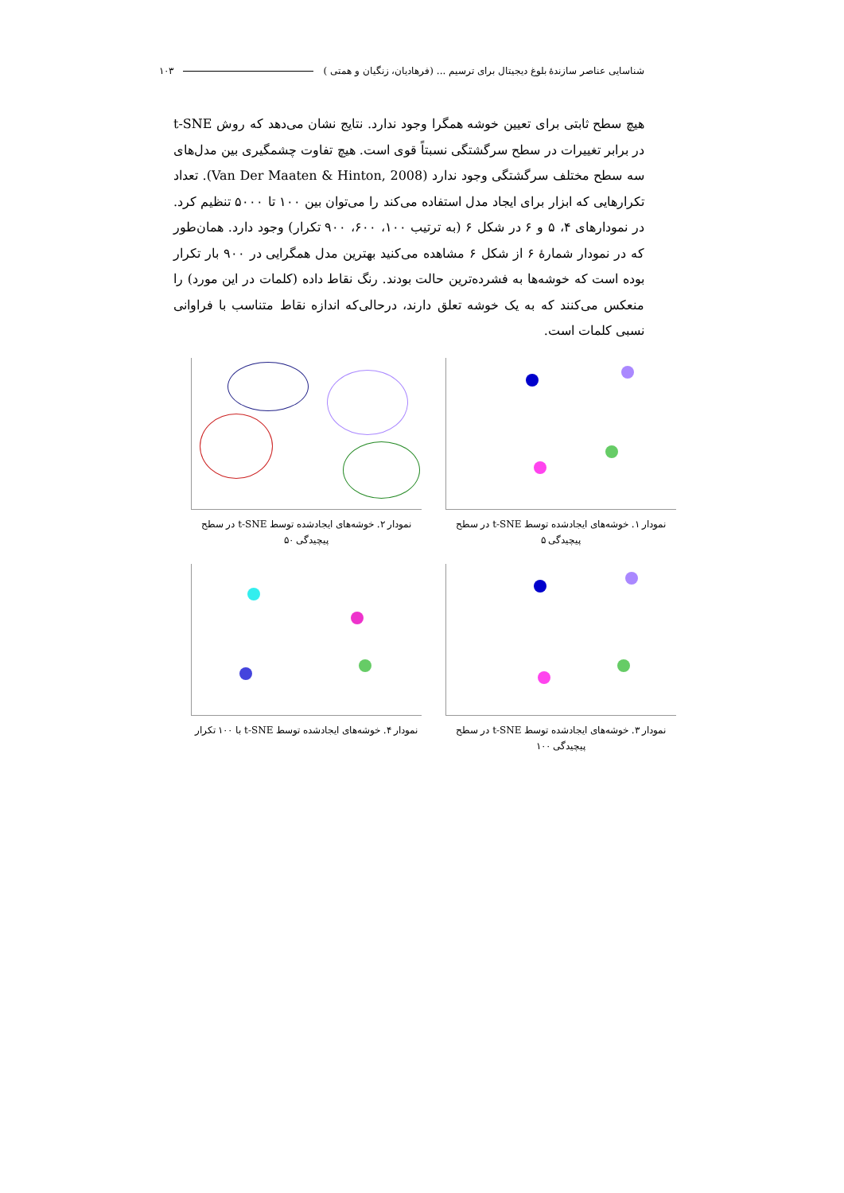شناسایی عناصر سازندۀ بلوغ دیجیتال برای ترسیم ... (فرهادیان، زنگیان و همتی ) ۱۰۳
هیچ سطح ثابتی برای تعیین خوشه همگرا وجود ندارد. نتایج نشان می‌دهد که روش t-SNE در برابر تغییرات در سطح سرگشتگی نسبتاً قوی است. هیچ تفاوت چشمگیری بین مدل‌های سه سطح مختلف سرگشتگی وجود ندارد (Van Der Maaten & Hinton, 2008). تعداد تکرارهایی که ابزار برای ایجاد مدل استفاده می‌کند را می‌توان بین ۱۰۰ تا ۵۰۰۰ تنظیم کرد. در نمودارهای ۴، ۵ و ۶ در شکل ۶ (به ترتیب ۱۰۰، ۶۰۰، ۹۰۰ تکرار) وجود دارد. همان‌طور که در نمودار شمارۀ ۶ از شکل ۶ مشاهده می‌کنید بهترین مدل همگرایی در ۹۰۰ بار تکرار بوده است که خوشه‌ها به فشرده‌ترین حالت بودند. رنگ نقاط داده (کلمات در این مورد) را منعکس می‌کنند که به یک خوشه تعلق دارند، درحالی‌که اندازه نقاط متناسب با فراوانی نسبی کلمات است.
نمودار ۱. خوشه‌های ایجادشده توسط t-SNE در سطح پیچیدگی ۵
نمودار ۲. خوشه‌های ایجادشده توسط t-SNE در سطح پیچیدگی ۵۰
نمودار ۳. خوشه‌های ایجادشده توسط t-SNE در سطح پیچیدگی ۱۰۰
نمودار ۴. خوشه‌های ایجادشده توسط t-SNE با ۱۰۰ تکرار